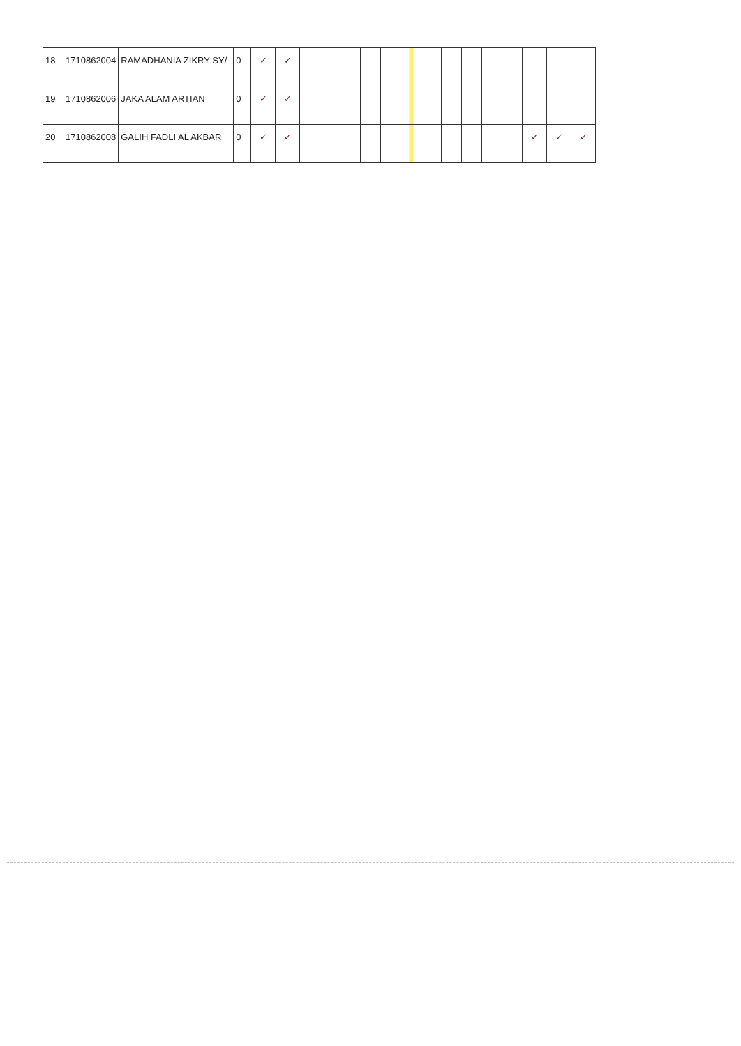| 18 | 1710862004 | RAMADHANIA ZIKRY SY/ | 0 | ✓ | ✓ | | | | | | | | | | | | | | |
| 19 | 1710862006 | JAKA ALAM ARTIAN | 0 | ✓ | ✓ | | | | | | | | | | | | | | |
| 20 | 1710862008 | GALIH FADLI AL AKBAR | 0 | ✓ | ✓ | | | | | | | | | | | | ✓ | ✓ | ✓ |